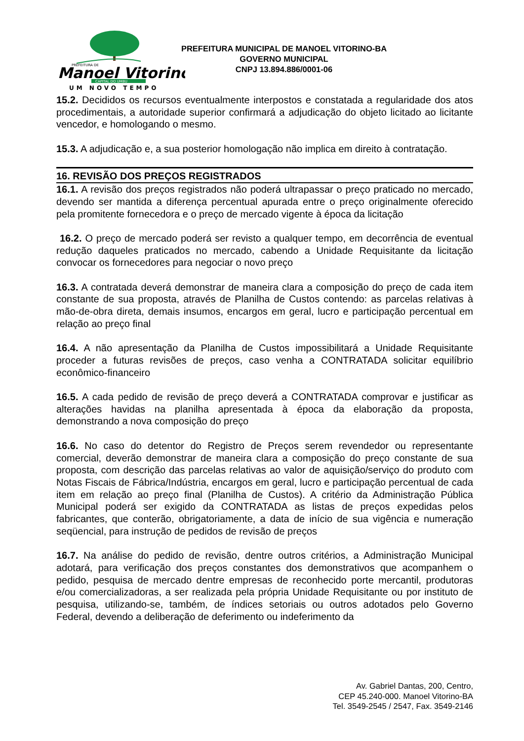PREFEITURA DE
Manoel Vitorino
CAPITAL DO UMBU
UM NOVO TEMPO
PREFEITURA MUNICIPAL DE MANOEL VITORINO-BA
GOVERNO MUNICIPAL
CNPJ 13.894.886/0001-06
15.2. Decididos os recursos eventualmente interpostos e constatada a regularidade dos atos procedimentais, a autoridade superior confirmará a adjudicação do objeto licitado ao licitante vencedor, e homologando o mesmo.
15.3. A adjudicação e, a sua posterior homologação não implica em direito à contratação.
16. REVISÃO DOS PREÇOS REGISTRADOS
16.1. A revisão dos preços registrados não poderá ultrapassar o preço praticado no mercado, devendo ser mantida a diferença percentual apurada entre o preço originalmente oferecido pela promitente fornecedora e o preço de mercado vigente à época da licitação
16.2. O preço de mercado poderá ser revisto a qualquer tempo, em decorrência de eventual redução daqueles praticados no mercado, cabendo a Unidade Requisitante da licitação convocar os fornecedores para negociar o novo preço
16.3. A contratada deverá demonstrar de maneira clara a composição do preço de cada item constante de sua proposta, através de Planilha de Custos contendo: as parcelas relativas à mão-de-obra direta, demais insumos, encargos em geral, lucro e participação percentual em relação ao preço final
16.4. A não apresentação da Planilha de Custos impossibilitará a Unidade Requisitante proceder a futuras revisões de preços, caso venha a CONTRATADA solicitar equilíbrio econômico-financeiro
16.5. A cada pedido de revisão de preço deverá a CONTRATADA comprovar e justificar as alterações havidas na planilha apresentada à época da elaboração da proposta, demonstrando a nova composição do preço
16.6. No caso do detentor do Registro de Preços serem revendedor ou representante comercial, deverão demonstrar de maneira clara a composição do preço constante de sua proposta, com descrição das parcelas relativas ao valor de aquisição/serviço do produto com Notas Fiscais de Fábrica/Indústria, encargos em geral, lucro e participação percentual de cada item em relação ao preço final (Planilha de Custos). A critério da Administração Pública Municipal poderá ser exigido da CONTRATADA as listas de preços expedidas pelos fabricantes, que conterão, obrigatoriamente, a data de início de sua vigência e numeração seqüencial, para instrução de pedidos de revisão de preços
16.7. Na análise do pedido de revisão, dentre outros critérios, a Administração Municipal adotará, para verificação dos preços constantes dos demonstrativos que acompanhem o pedido, pesquisa de mercado dentre empresas de reconhecido porte mercantil, produtoras e/ou comercializadoras, a ser realizada pela própria Unidade Requisitante ou por instituto de pesquisa, utilizando-se, também, de índices setoriais ou outros adotados pelo Governo Federal, devendo a deliberação de deferimento ou indeferimento da
Av. Gabriel Dantas, 200, Centro,
CEP 45.240-000. Manoel Vitorino-BA
Tel. 3549-2545 / 2547, Fax. 3549-2146